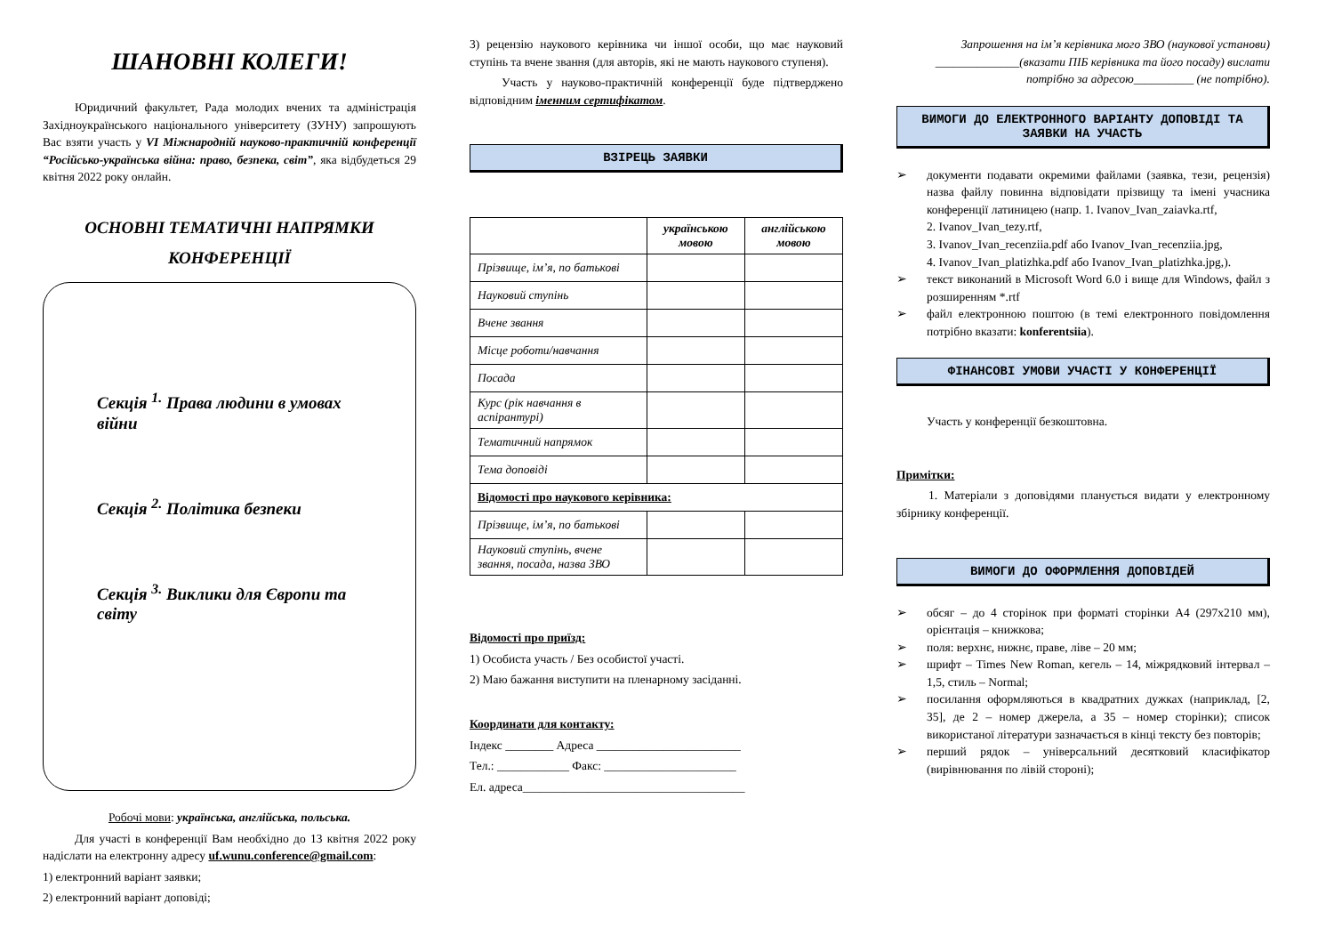ШАНОВНІ КОЛЕГИ!
Юридичний факультет, Рада молодих вчених та адміністрація Західноукраїнського національного університету (ЗУНУ) запрошують Вас взяти участь у VI Міжнародній науково-практичній конференції “Російсько-українська війна: право, безпека, світ”, яка відбудеться 29 квітня 2022 року онлайн.
ОСНОВНІ ТЕМАТИЧНІ НАПРЯМКИ КОНФЕРЕНЦІЇ
Секція <sup>1.</sup> Права людини в умовах війни
Секція <sup>2.</sup> Політика безпеки
Секція <sup>3.</sup> Виклики для Європи та світу
Робочі мови: українська, англійська, польська.
Для участі в конференції Вам необхідно до 13 квітня 2022 року надіслати на електронну адресу uf.wunu.conference@gmail.com:
1) електронний варіант заявки;
2) електронний варіант доповіді;
3) рецензію наукового керівника чи іншої особи, що має науковий ступінь та вчене звання (для авторів, які не мають наукового ступеня).
Участь у науково-практичній конференції буде підтверджено відповідним іменним сертифікатом.
ВЗІРЕЦЬ ЗАЯВКИ
| | українською мовою | англійською мовою |
| --- | --- | --- |
| Прізвище, ім’я, по батькові | | |
| Науковий ступінь | | |
| Вчене звання | | |
| Місце роботи/навчання | | |
| Посада | | |
| Курс (рік навчання в аспірантурі) | | |
| Тематичний напрямок | | |
| Тема доповіді | | |
| Відомості про наукового керівника: | | |
| Прізвище, ім’я, по батькові | | |
| Науковий ступінь, вчене звання, посада, назва ЗВО | | |
Відомості про приїзд:
1) Особиста участь / Без особистої участі.
2) Маю бажання виступити на пленарному засіданні.
Координати для контакту:
Індекс ________ Адреса ________________________
Тел.: ____________ Факс: ______________________
Ел. адреса_____________________________________
Запрошення на ім’я керівника мого ЗВО (наукової установи) ______________(вказати ПІБ керівника та його посаду) вислати потрібно за адресою__________ (не потрібно).
ВИМОГИ ДО ЕЛЕКТРОННОГО ВАРІАНТУ ДОПОВІДІ ТА ЗАЯВКИ НА УЧАСТЬ
документи подавати окремими файлами (заявка, тези, рецензія) назва файлу повинна відповідати прізвищу та імені учасника конференції латиницею (напр. 1. Ivanov_Ivan_zaiavka.rtf,
2. Ivanov_Ivan_tezy.rtf,
3. Ivanov_Ivan_recenziia.pdf або Ivanov_Ivan_recenziia.jpg,
4. Ivanov_Ivan_platizhka.pdf або Ivanov_Ivan_platizhka.jpg,).
текст виконаний в Microsoft Word 6.0 і вище для Windows, файл з розширенням *.rtf
файл електронною поштою (в темі електронного повідомлення потрібно вказати: konferentsiia).
ФІНАНСОВІ УМОВИ УЧАСТІ У КОНФЕРЕНЦІЇ
Участь у конференції безкоштовна.
Примітки:
1. Матеріали з доповідями планується видати у електронному збірнику конференції.
ВИМОГИ ДО ОФОРМЛЕННЯ ДОПОВІДЕЙ
обсяг – до 4 сторінок при форматі сторінки А4 (297х210 мм), орієнтація – книжкова;
поля: верхнє, нижнє, праве, ліве – 20 мм;
шрифт – Times New Roman, кегель – 14, міжрядковий інтервал – 1,5, стиль – Normal;
посилання оформляються в квадратних дужках (наприклад, [2, 35], де 2 – номер джерела, а 35 – номер сторінки); список використаної літератури зазначається в кінці тексту без повторів;
перший рядок – універсальний десятковий класифікатор (вирівнювання по лівій стороні);